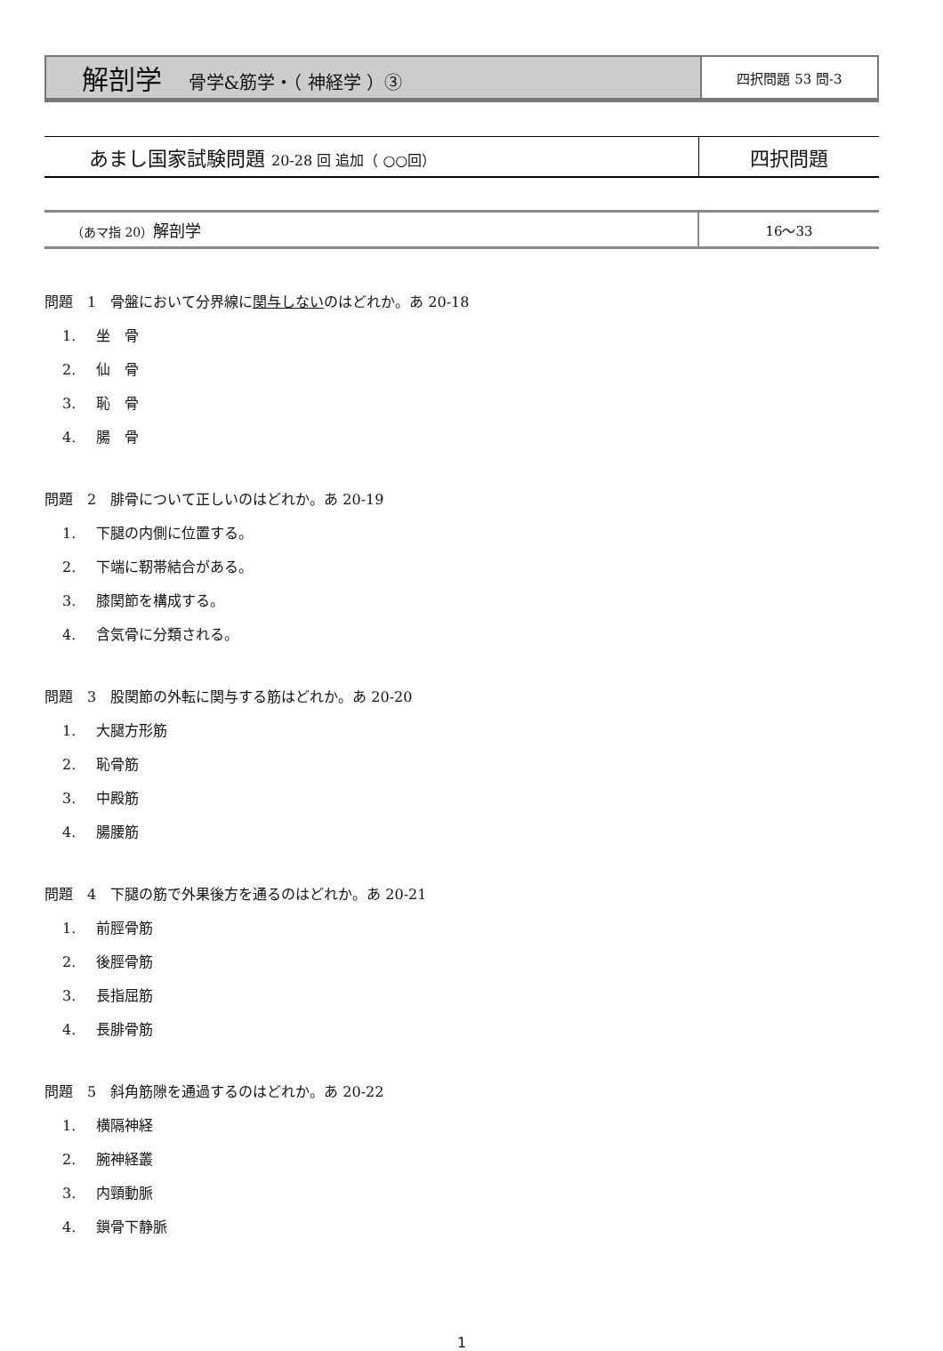| 解剖学 骨学&筋学・（ 神経学 ）③ | 四択問題 53 問-3 |
| あまし国家試験問題 20-28 回 追加（ ○○回） | 四択問題 |
| （あマ指 20） 解剖学 | 16～33 |
問題　1　骨盤において分界線に関与しないのはどれか。あ 20-18
1. 坐　骨
2. 仙　骨
3. 恥　骨
4. 腸　骨
問題　2　腓骨について正しいのはどれか。あ 20-19
1. 下腿の内側に位置する。
2. 下端に靭帯結合がある。
3. 膝関節を構成する。
4. 含気骨に分類される。
問題　3　股関節の外転に関与する筋はどれか。あ 20-20
1. 大腿方形筋
2. 恥骨筋
3. 中殿筋
4. 腸腰筋
問題　4　下腿の筋で外果後方を通るのはどれか。あ 20-21
1. 前脛骨筋
2. 後脛骨筋
3. 長指屈筋
4. 長腓骨筋
問題　5　斜角筋隙を通過するのはどれか。あ 20-22
1. 横隔神経
2. 腕神経叢
3. 内頸動脈
4. 鎖骨下静脈
1